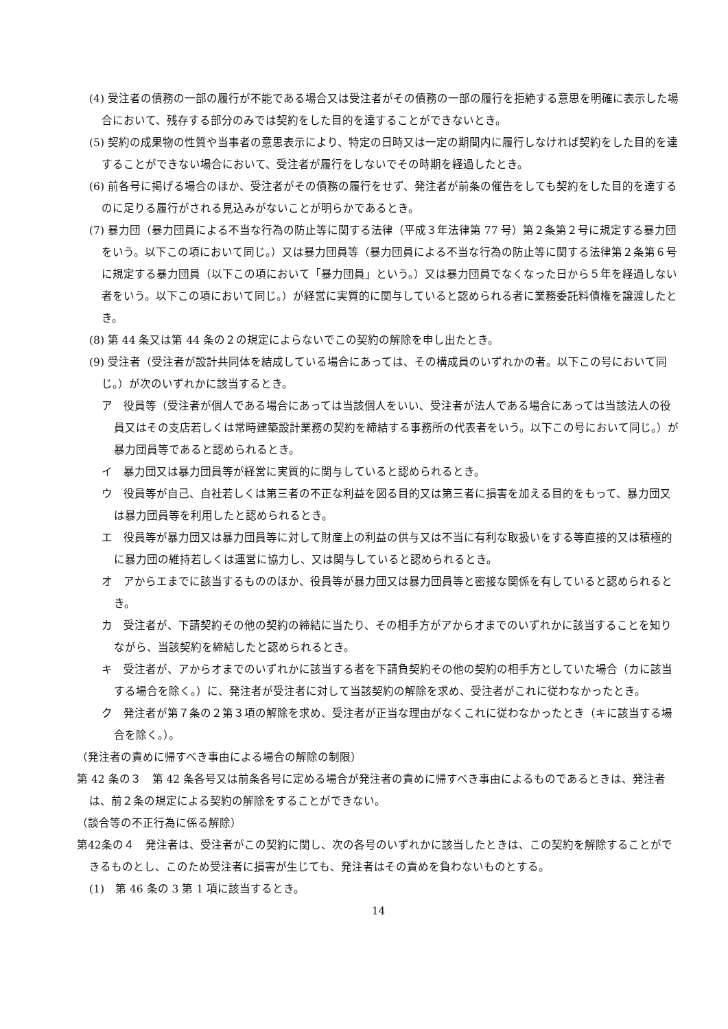(4) 受注者の債務の一部の履行が不能である場合又は受注者がその債務の一部の履行を拒絶する意思を明確に表示した場合において、残存する部分のみでは契約をした目的を達することができないとき。
(5) 契約の成果物の性質や当事者の意思表示により、特定の日時又は一定の期間内に履行しなければ契約をした目的を達することができない場合において、受注者が履行をしないでその時期を経過したとき。
(6) 前各号に掲げる場合のほか、受注者がその債務の履行をせず、発注者が前条の催告をしても契約をした目的を達するのに足りる履行がされる見込みがないことが明らかであるとき。
(7) 暴力団（暴力団員による不当な行為の防止等に関する法律（平成３年法律第 77 号）第２条第２号に規定する暴力団をいう。以下この項において同じ。）又は暴力団員等（暴力団員による不当な行為の防止等に関する法律第２条第６号に規定する暴力団員（以下この項において「暴力団員」という。）又は暴力団員でなくなった日から５年を経過しない者をいう。以下この項において同じ。）が経営に実質的に関与していると認められる者に業務委託料債権を譲渡したとき。
(8) 第 44 条又は第 44 条の２の規定によらないでこの契約の解除を申し出たとき。
(9) 受注者（受注者が設計共同体を結成している場合にあっては、その構成員のいずれかの者。以下この号において同じ。）が次のいずれかに該当するとき。
ア　役員等（受注者が個人である場合にあっては当該個人をいい、受注者が法人である場合にあっては当該法人の役員又はその支店若しくは常時建築設計業務の契約を締結する事務所の代表者をいう。以下この号において同じ。）が暴力団員等であると認められるとき。
イ　暴力団又は暴力団員等が経営に実質的に関与していると認められるとき。
ウ　役員等が自己、自社若しくは第三者の不正な利益を図る目的又は第三者に損害を加える目的をもって、暴力団又は暴力団員等を利用したと認められるとき。
エ　役員等が暴力団又は暴力団員等に対して財産上の利益の供与又は不当に有利な取扱いをする等直接的又は積極的に暴力団の維持若しくは運営に協力し、又は関与していると認められるとき。
オ　アからエまでに該当するもののほか、役員等が暴力団又は暴力団員等と密接な関係を有していると認められるとき。
カ　受注者が、下請契約その他の契約の締結に当たり、その相手方がアからオまでのいずれかに該当することを知りながら、当該契約を締結したと認められるとき。
キ　受注者が、アからオまでのいずれかに該当する者を下請負契約その他の契約の相手方としていた場合（カに該当する場合を除く。）に、発注者が受注者に対して当該契約の解除を求め、受注者がこれに従わなかったとき。
ク　発注者が第７条の２第３項の解除を求め、受注者が正当な理由がなくこれに従わなかったとき（キに該当する場合を除く。）。
（発注者の責めに帰すべき事由による場合の解除の制限）
第 42 条の３　第 42 条各号又は前条各号に定める場合が発注者の責めに帰すべき事由によるものであるときは、発注者は、前２条の規定による契約の解除をすることができない。
（談合等の不正行為に係る解除）
第42条の４　発注者は、受注者がこの契約に関し、次の各号のいずれかに該当したときは、この契約を解除することができるものとし、このため受注者に損害が生じても、発注者はその責めを負わないものとする。
(1)　第 46 条の 3 第 1 項に該当するとき。
14